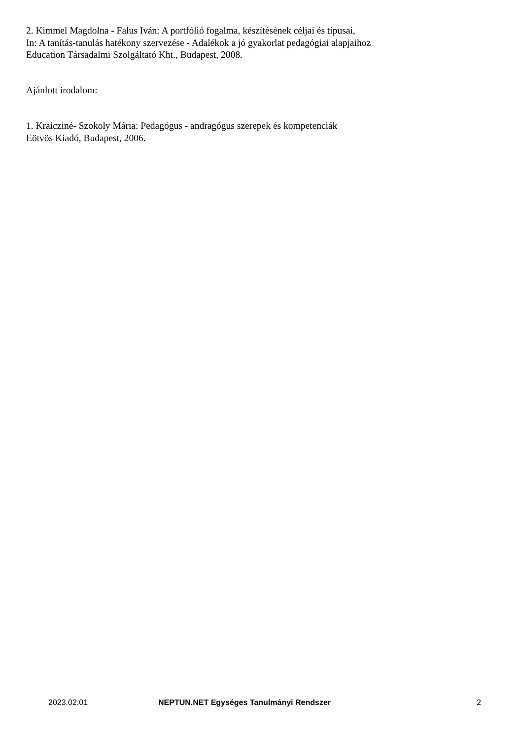2. Kimmel Magdolna - Falus Iván: A portfólió fogalma, készítésének céljai és típusai,
In: A tanítás-tanulás hatékony szervezése - Adalékok a jó gyakorlat pedagógiai alapjaihoz
Education Társadalmi Szolgáltató Kht., Budapest, 2008.
Ajánlott irodalom:
1. Kraicziné- Szokoly Mária: Pedagógus - andragógus szerepek és kompetenciák
Eötvös Kiadó, Budapest, 2006.
2023.02.01 NEPTUN.NET Egységes Tanulmányi Rendszer 2